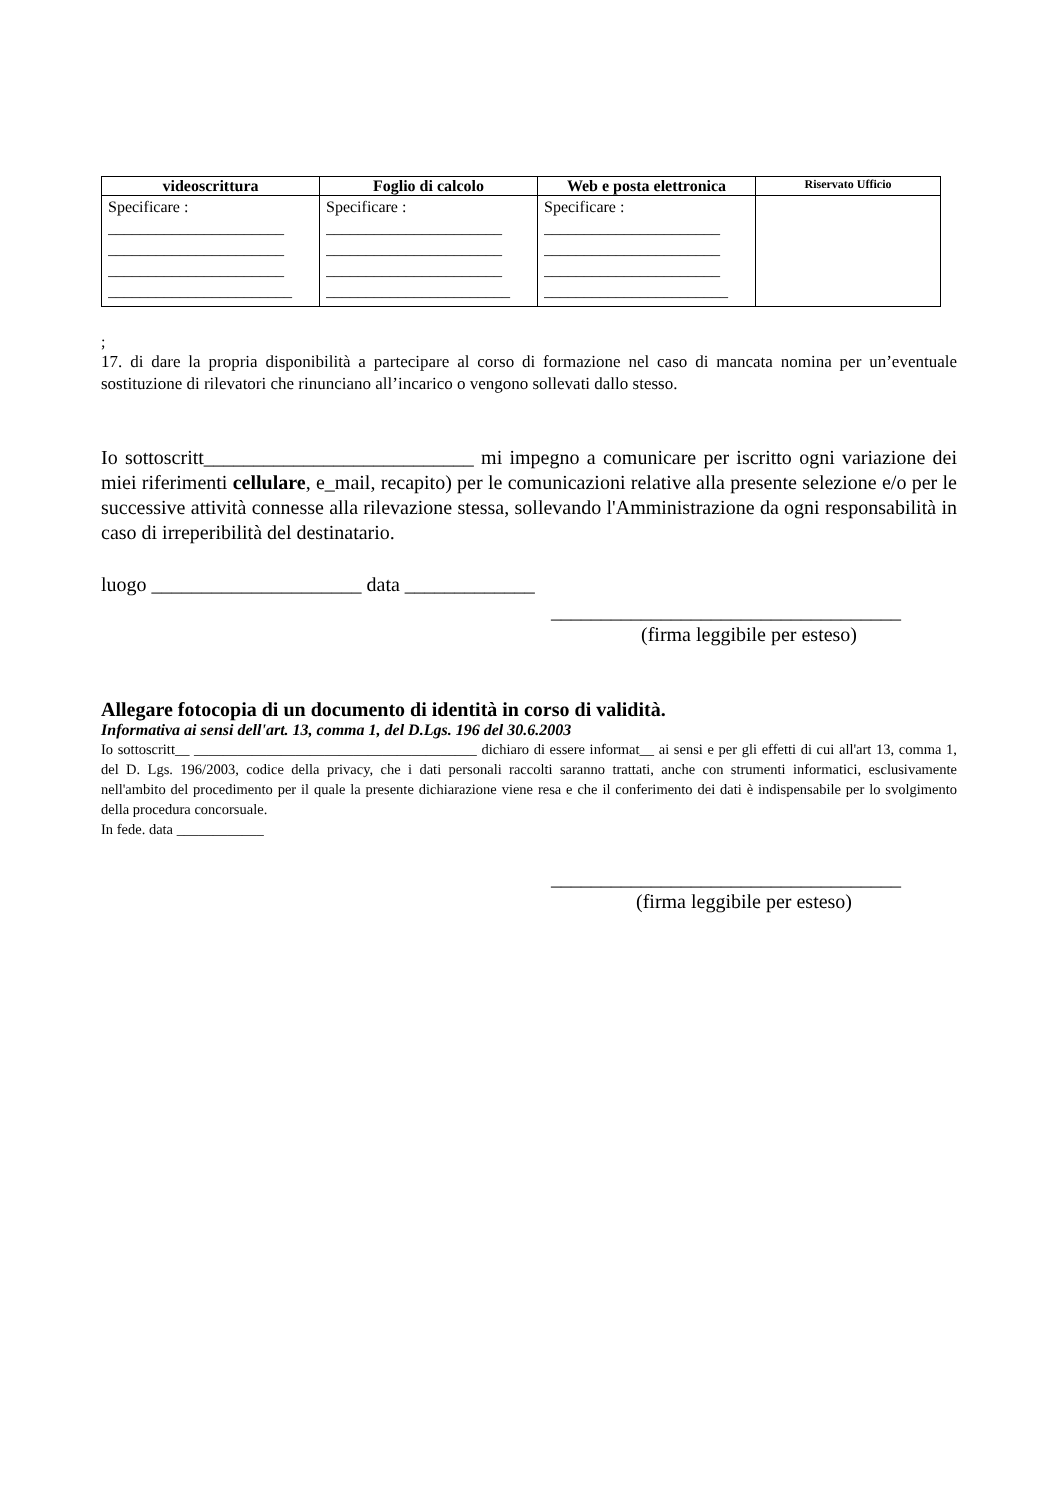| videoscrittura | Foglio di calcolo | Web e posta elettronica | Riservato Ufficio |
| --- | --- | --- | --- |
| Specificare : ______________________ ______________________ ______________________ _______________________ | Specificare : ______________________ ______________________ ______________________ _______________________ | Specificare : ______________________ ______________________ ______________________ _______________________ | |
;
17. di dare la propria disponibilità a partecipare al corso di formazione nel caso di mancata nomina per un’eventuale sostituzione di rilevatori che rinunciano all’incarico o vengono sollevati dallo stesso.
Io sottoscritt___________________________ mi impegno a comunicare per iscritto ogni variazione dei miei riferimenti cellulare, e_mail, recapito) per le comunicazioni relative alla presente selezione e/o per le successive attività connesse alla rilevazione stessa, sollevando l'Amministrazione da ogni responsabilità in caso di irreperibilità del destinatario.
luogo _____________________ data _____________
___________________________________
(firma leggibile per esteso)
Allegare fotocopia di un documento di identità in corso di validità.
Informativa ai sensi dell'art. 13, comma 1, del D.Lgs. 196 del 30.6.2003
Io sottoscritt__ _______________________________________ dichiaro di essere informat__ ai sensi e per gli effetti di cui all'art 13, comma 1, del D. Lgs. 196/2003, codice della privacy, che i dati personali raccolti saranno trattati, anche con strumenti informatici, esclusivamente nell'ambito del procedimento per il quale la presente dichiarazione viene resa e che il conferimento dei dati è indispensabile per lo svolgimento della procedura concorsuale.
In fede. data ____________
___________________________________
(firma leggibile per esteso)